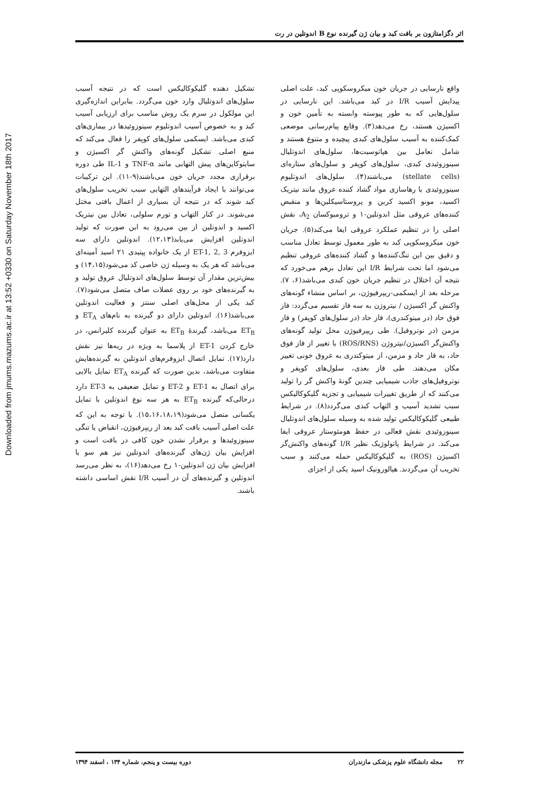Downloaded from jmums.mazums.ac.ir at 13:52 +0330 on Saturday November 18th 2017
اثر دگزامتازون بر بافت کبد و بیان ژن گیرنده نوع B اندوتلین در رت
واقع نارسایی در جریان خون میکروسکوپی کبد، علت اصلی پیدایش آسیب I/R در کبد می‌باشد. این نارسایی در سلول‌هایی که به طور پیوسته وابسته به تأمین خون و اکسیژن هستند، رخ می‌دهد(۳). وقایع پیام‌رسانی موضعی کمک‌کننده به آسیب سلول‌های کبدی پیچیده و متنوع هستند و شامل تعامل بین هپاتوسیت‌ها، سلول‌های اندوتلیال سینوزوئیدی کبدی، سلول‌های کوپفر و سلول‌های ستاره‌ای (stellate cells) می‌باشند(۴). سلول‌های اندوتلیوم سینوزوئیدی با رهاسازی مواد گشاد کننده عروق مانند نیتریک اکسید، مونو اکسید کربن و پروستاسیکلین‌ها و منقبض کننده‌های عروقی مثل اندوتلین-۱ و ترومبوکسان A<sub>2</sub>، نقش اصلی را در تنظیم عملکرد عروقی ایفا می‌کند(۵). جریان خون میکروسکوپی کبد به طور معمول توسط تعادل مناسب و دقیق بین این تنگ‌کننده‌ها و گشاد کننده‌های عروقی تنظیم می‌شود اما تحت شرایط I/R این تعادل برهم می‌خورد که نتیجه آن اختلال در تنظیم جریان خون کبدی می‌باشد(۶، ۷). مرحله بعد از ایسکمی-ریپرفیوژن، بر اساس منشاء گونه‌های واکنش گر اکسیژن / نیتروژن به سه فاز تقسیم می‌گردد: فاز فوق حاد (در میتوکندری)، فاز حاد (در سلول‌های کوپفر) و فاز مزمن (در نوتروفیل). طی ریپرفیوژن محل تولید گونه‌های واکنش‌گر اکسیژن/نیتروژن (ROS/RNS) با تغییر از فاز فوق حاد، به فاز حاد و مزمن، از میتوکندری به عروق خونی تغییر مکان می‌دهند. طی فاز بعدی، سلول‌های کوپفر و نوتروفیل‌های جاذب شیمیایی چندین گونهٔ واکنش گر را تولید می‌کنند که از طریق تغییرات شیمیایی و تجزیه گلیکوکالیکس سبب تشدید آسیب و التهاب کبدی می‌گردد(۸). در شرایط طبیعی گلیکوکالیکس تولید شده به وسیله سلول‌های اندوتلیال سینوزوئیدی نقش فعالی در حفظ هومئوستاز عروقی ایفا می‌کند. در شرایط پاتولوژیک نظیر I/R گونه‌های واکنش‌گر اکسیژن (ROS) به گلیکوکالیکس حمله می‌کنند و سبب تخریب آن می‌گردند. هیالورونیک اسید یکی از اجزای
تشکیل دهنده گلیکوکالیکس است که در نتیجه آسیب سلول‌های اندوتلیال وارد خون می‌گردد. بنابراین اندازه‌گیری این مولکول در سرم یک روش مناسب برای ارزیابی آسیب کبد و به خصوص آسیب اندوتلیوم سینوزوئیدها در بیماری‌های کبدی می‌باشد. ایسکمی سلول‌های کوپفر را فعال می‌کند که منبع اصلی تشکیل گونه‌های واکنش گر اکسیژن و سایتوکاین‌های پیش التهابی مانند TNF-α و IL-1 طی دوره برقراری مجدد جریان خون می‌باشند(۹-۱۱). این ترکیبات می‌توانند با ایجاد فرآیندهای التهابی سبب تخریب سلول‌های کبد شوند که در نتیجه آن بسیاری از اعمال بافتی مختل می‌شوند. در کنار التهاب و تورم سلولی، تعادل بین نیتریک اکسید و اندوتلین از بین می‌رود به این صورت که تولید اندوتلین افزایش می‌یابد(۱۲،۱۳). اندوتلین دارای سه ایزوفرم ET-1, 2, 3 از یک خانواده پپتیدی ۲۱ اسید آمینه‌ای می‌باشد که هر یک به وسیله ژن خاصی کد می‌شود(۱۴،۱۵) و بیش‌ترین مقدار آن توسط سلول‌های اندوتلیال عروق تولید و به گیرنده‌های خود بر روی عضلات صاف متصل می‌شود(۷). کبد یکی از محل‌های اصلی سنتز و فعالیت اندوتلین می‌باشد(۱۶). اندوتلین دارای دو گیرنده به نام‌های ET<sub>A</sub> و ET<sub>B</sub> می‌باشد، گیرندهٔ ET<sub>B</sub> به عنوان گیرنده کلیرانس، در خارج کردن ET-1 از پلاسما به ویژه در ریه‌ها نیز نقش دارد(۱۷). تمایل اتصال ایزوفرم‌های اندوتلین به گیرنده‌هایش متفاوت می‌باشد، بدین صورت که گیرنده ET<sub>A</sub> تمایل بالایی برای اتصال به ET-1 و ET-2 و تمایل ضعیفی به ET-3 دارد درحالی‌که گیرنده ET<sub>B</sub> به هر سه نوع اندوتلین با تمایل یکسانی متصل می‌شود(۱۵،۱۶،۱۸،۱۹). با توجه به این که علت اصلی آسیب بافت کبد بعد از ریپرفیوژن، انقباض یا تنگی سینوزوئیدها و برقرار نشدن خون کافی در بافت است و افزایش بیان ژن‌های گیرنده‌های اندوتلین نیز هم سو با افزایش بیان ژن اندوتلین-۱ رخ می‌دهد(۱۶)، به نظر می‌رسد اندوتلین و گیرنده‌های آن در آسیب I/R نقش اساسی داشته باشند.
۲۲ مجله دانشگاه علوم پزشکی مازندران دوره بیست و پنجم، شماره ۱۳۴ ، اسفند ۱۳۹۴